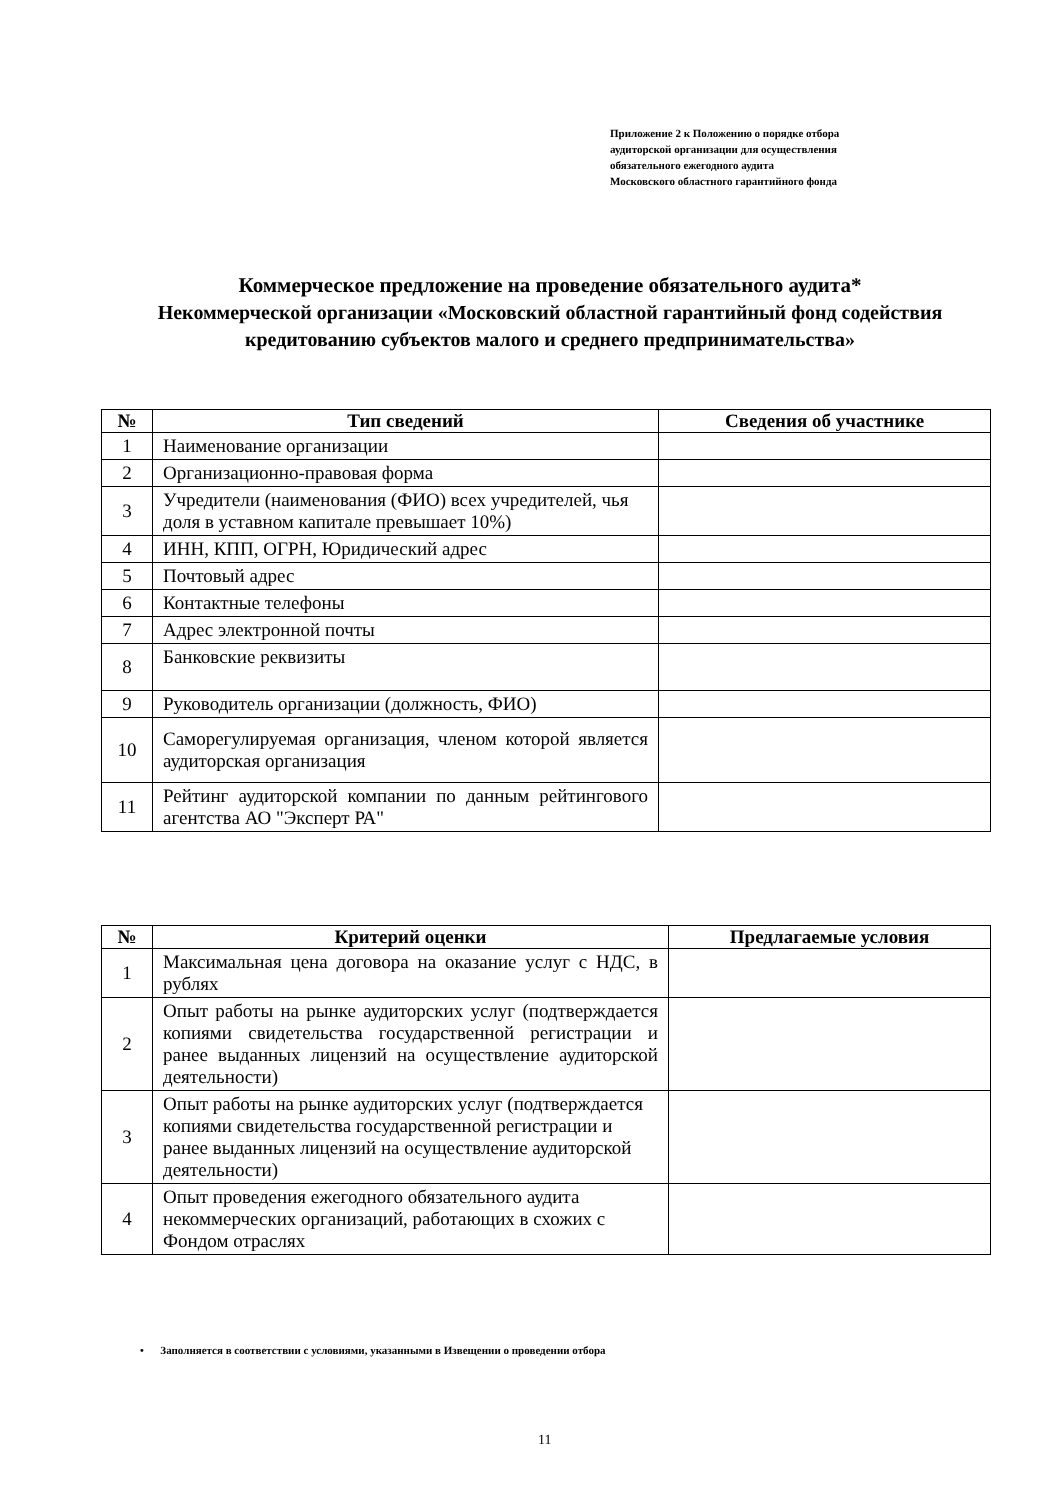Приложение 2 к Положению о порядке отбора
аудиторской организации для осуществления
обязательного ежегодного аудита
Московского областного гарантийного фонда
Коммерческое предложение на проведение обязательного аудита*
Некоммерческой организации «Московский областной гарантийный фонд содействия кредитованию субъектов малого и среднего предпринимательства»
| № | Тип сведений | Сведения об участнике |
| --- | --- | --- |
| 1 | Наименование организации | |
| 2 | Организационно-правовая форма | |
| 3 | Учредители (наименования (ФИО) всех учредителей, чья доля в уставном капитале превышает 10%) | |
| 4 | ИНН, КПП, ОГРН, Юридический адрес | |
| 5 | Почтовый адрес | |
| 6 | Контактные телефоны | |
| 7 | Адрес электронной почты | |
| 8 | Банковские реквизиты | |
| 9 | Руководитель организации (должность, ФИО) | |
| 10 | Саморегулируемая организация, членом которой является аудиторская организация | |
| 11 | Рейтинг аудиторской компании по данным рейтингового агентства АО "Эксперт РА" | |
| № | Критерий оценки | Предлагаемые условия |
| --- | --- | --- |
| 1 | Максимальная цена договора на оказание услуг с НДС, в рублях | |
| 2 | Опыт работы на рынке аудиторских услуг (подтверждается копиями свидетельства государственной регистрации и ранее выданных лицензий на осуществление аудиторской деятельности) | |
| 3 | Опыт работы на рынке аудиторских услуг (подтверждается копиями свидетельства государственной регистрации и ранее выданных лицензий на осуществление аудиторской деятельности) | |
| 4 | Опыт проведения ежегодного обязательного аудита некоммерческих организаций, работающих в схожих с Фондом отраслях | |
• Заполняется в соответствии с условиями, указанными в Извещении о проведении отбора
11